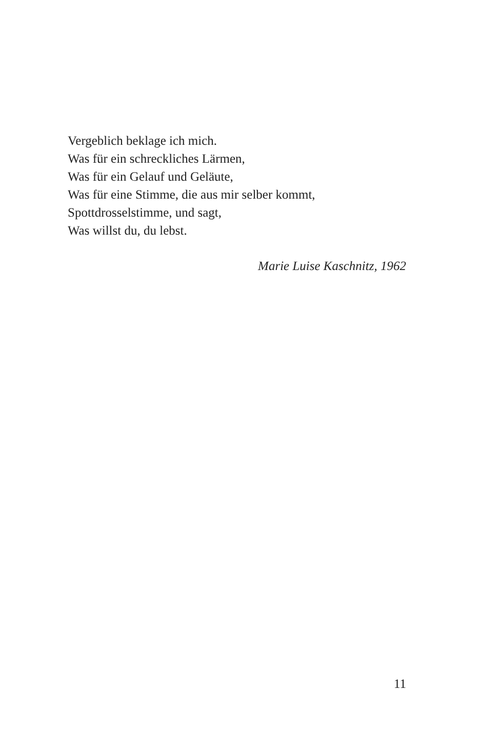Vergeblich beklage ich mich.
Was für ein schreckliches Lärmen,
Was für ein Gelauf und Geläute,
Was für eine Stimme, die aus mir selber kommt,
Spottdrosselstimme, und sagt,
Was willst du, du lebst.
Marie Luise Kaschnitz, 1962
11